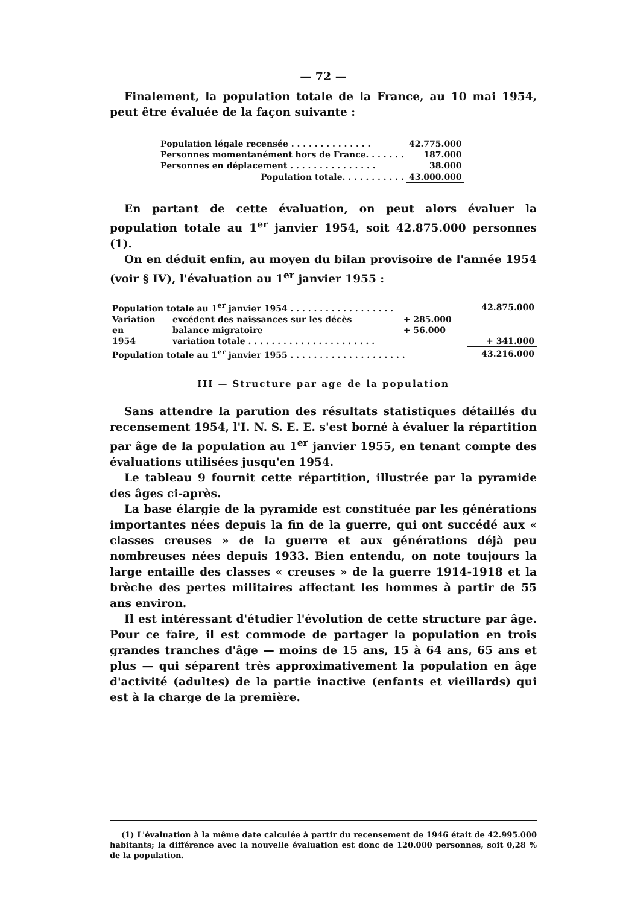— 72 —
Finalement, la population totale de la France, au 10 mai 1954, peut être évaluée de la façon suivante :
| Population légale recensée . . . . . . . . . . . . . . | 42.775.000 |
| Personnes momentanément hors de France. . . . . . . | 187.000 |
| Personnes en déplacement . . . . . . . . . . . . . . . | 38.000 |
| Population totale. . . . . . . . . . . | 43.000.000 |
En partant de cette évaluation, on peut alors évaluer la population totale au 1<sup>er</sup> janvier 1954, soit 42.875.000 personnes (1).
On en déduit enfin, au moyen du bilan provisoire de l'année 1954 (voir § IV), l'évaluation au 1<sup>er</sup> janvier 1955 :
| Population totale au 1<sup>er</sup> janvier 1954 . . . . . . . . . . . . . . . . . . | | | 42.875.000 |
| Variation | excédent des naissances sur les décès | + 285.000 | |
| en | balance migratoire | + 56.000 | |
| 1954 | variation totale . . . . . . . . . . . . . . . . . . . . . . | | + 341.000 |
| Population totale au 1<sup>er</sup> janvier 1955 . . . . . . . . . . . . . . . . . . . . | | | 43.216.000 |
III — Structure par age de la population
Sans attendre la parution des résultats statistiques détaillés du recensement 1954, l'I. N. S. E. E. s'est borné à évaluer la répartition par âge de la population au 1<sup>er</sup> janvier 1955, en tenant compte des évaluations utilisées jusqu'en 1954.
Le tableau 9 fournit cette répartition, illustrée par la pyramide des âges ci-après.
La base élargie de la pyramide est constituée par les générations importantes nées depuis la fin de la guerre, qui ont succédé aux « classes creuses » de la guerre et aux générations déjà peu nombreuses nées depuis 1933. Bien entendu, on note toujours la large entaille des classes « creuses » de la guerre 1914-1918 et la brèche des pertes militaires affectant les hommes à partir de 55 ans environ.
Il est intéressant d'étudier l'évolution de cette structure par âge. Pour ce faire, il est commode de partager la population en trois grandes tranches d'âge — moins de 15 ans, 15 à 64 ans, 65 ans et plus — qui séparent très approximativement la population en âge d'activité (adultes) de la partie inactive (enfants et vieillards) qui est à la charge de la première.
(1) L'évaluation à la même date calculée à partir du recensement de 1946 était de 42.995.000 habitants; la différence avec la nouvelle évaluation est donc de 120.000 personnes, soit 0,28 % de la population.